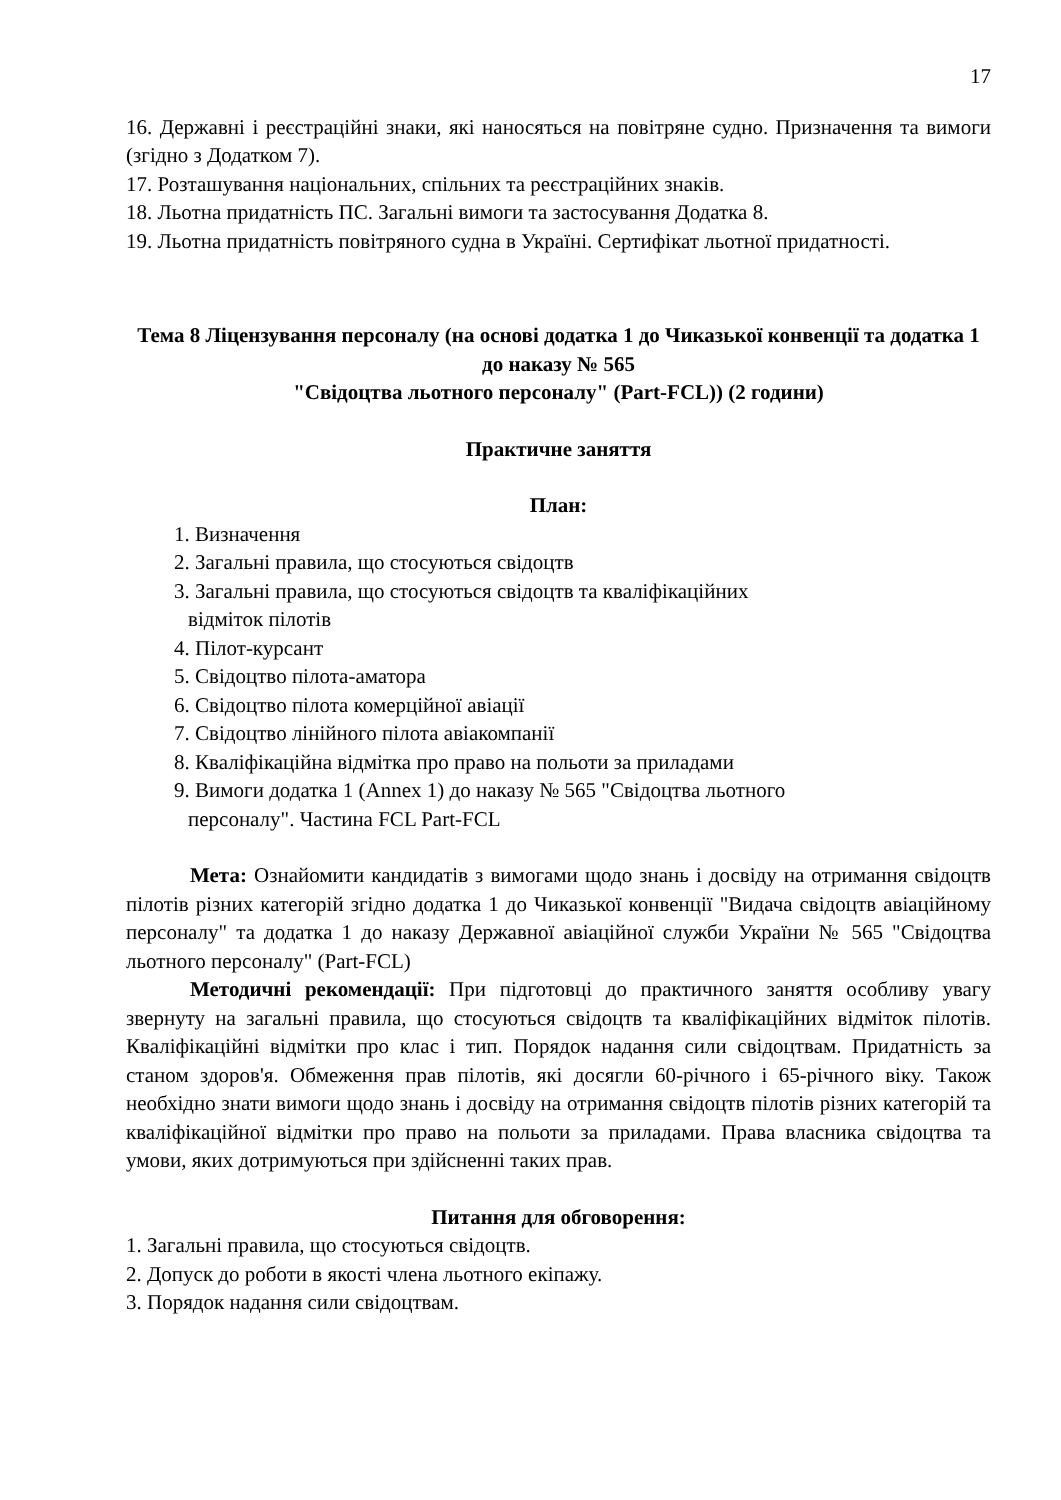17
16. Державні і реєстраційні знаки, які наносяться на повітряне судно. Призначення та вимоги (згідно з Додатком 7).
17. Розташування національних, спільних та реєстраційних знаків.
18. Льотна придатність ПС. Загальні вимоги та застосування Додатка 8.
19. Льотна придатність повітряного судна в Україні. Сертифікат льотної придатності.
Тема 8 Ліцензування персоналу (на основі додатка 1 до Чиказької конвенції та додатка 1 до наказу № 565
"Свідоцтва льотного персоналу" (Part-FCL)) (2 години)
Практичне заняття
План:
1. Визначення
2. Загальні правила, що стосуються свідоцтв
3. Загальні правила, що стосуються свідоцтв та кваліфікаційних
відміток пілотів
4. Пілот-курсант
5. Свідоцтво пілота-аматора
6. Свідоцтво пілота комерційної авіації
7. Свідоцтво лінійного пілота авіакомпанії
8. Кваліфікаційна відмітка про право на польоти за приладами
9. Вимоги додатка 1 (Annex 1) до наказу № 565 "Свідоцтва льотного
персоналу". Частина FCL Part-FCL
Мета: Ознайомити кандидатів з вимогами щодо знань і досвіду на отримання свідоцтв пілотів різних категорій згідно додатка 1 до Чиказької конвенції "Видача свідоцтв авіаційному персоналу" та додатка 1 до наказу Державної авіаційної служби України № 565 "Свідоцтва льотного персоналу" (Part-FCL)
Методичні рекомендації: При підготовці до практичного заняття особливу увагу звернуту на загальні правила, що стосуються свідоцтв та кваліфікаційних відміток пілотів. Кваліфікаційні відмітки про клас і тип. Порядок надання сили свідоцтвам. Придатність за станом здоров'я. Обмеження прав пілотів, які досягли 60-річного і 65-річного віку. Також необхідно знати вимоги щодо знань і досвіду на отримання свідоцтв пілотів різних категорій та кваліфікаційної відмітки про право на польоти за приладами. Права власника свідоцтва та умови, яких дотримуються при здійсненні таких прав.
Питання для обговорення:
1. Загальні правила, що стосуються свідоцтв.
2. Допуск до роботи в якості члена льотного екіпажу.
3. Порядок надання сили свідоцтвам.